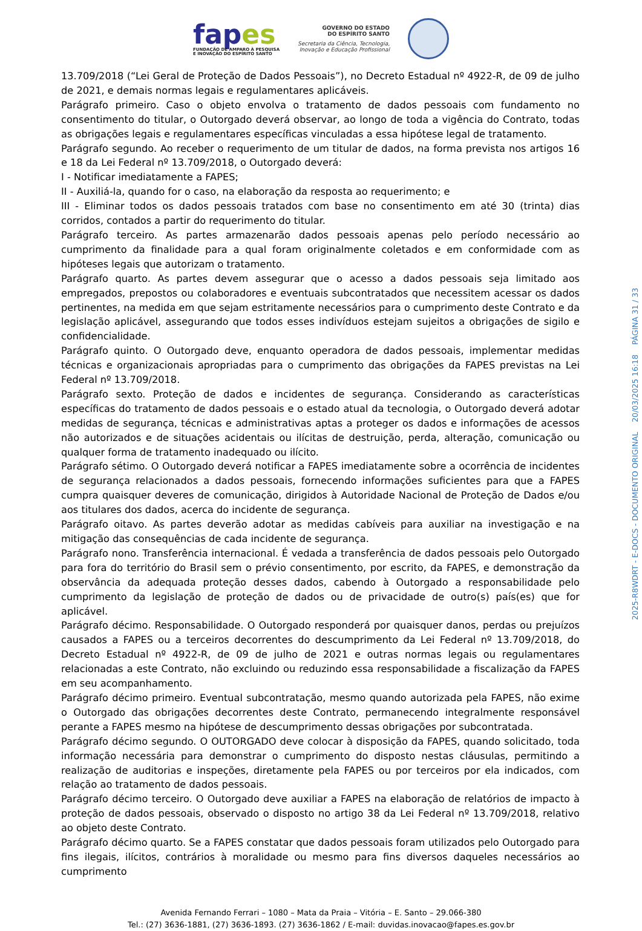fapes
FUNDAÇÃO DE AMPARO À PESQUISA
E INOVAÇÃO DO ESPÍRITO SANTO
GOVERNO DO ESTADO
DO ESPÍRITO SANTO
Secretaria da Ciência, Tecnologia,
Inovação e Educação Profissional
13.709/2018 (“Lei Geral de Proteção de Dados Pessoais”), no Decreto Estadual nº 4922-R, de 09 de julho de 2021, e demais normas legais e regulamentares aplicáveis.
Parágrafo primeiro. Caso o objeto envolva o tratamento de dados pessoais com fundamento no consentimento do titular, o Outorgado deverá observar, ao longo de toda a vigência do Contrato, todas as obrigações legais e regulamentares específicas vinculadas a essa hipótese legal de tratamento.
Parágrafo segundo. Ao receber o requerimento de um titular de dados, na forma prevista nos artigos 16 e 18 da Lei Federal nº 13.709/2018, o Outorgado deverá:
I - Notificar imediatamente a FAPES;
II - Auxiliá-la, quando for o caso, na elaboração da resposta ao requerimento; e
III - Eliminar todos os dados pessoais tratados com base no consentimento em até 30 (trinta) dias corridos, contados a partir do requerimento do titular.
Parágrafo terceiro. As partes armazenarão dados pessoais apenas pelo período necessário ao cumprimento da finalidade para a qual foram originalmente coletados e em conformidade com as hipóteses legais que autorizam o tratamento.
Parágrafo quarto. As partes devem assegurar que o acesso a dados pessoais seja limitado aos empregados, prepostos ou colaboradores e eventuais subcontratados que necessitem acessar os dados pertinentes, na medida em que sejam estritamente necessários para o cumprimento deste Contrato e da legislação aplicável, assegurando que todos esses indivíduos estejam sujeitos a obrigações de sigilo e confidencialidade.
Parágrafo quinto. O Outorgado deve, enquanto operadora de dados pessoais, implementar medidas técnicas e organizacionais apropriadas para o cumprimento das obrigações da FAPES previstas na Lei Federal nº 13.709/2018.
Parágrafo sexto. Proteção de dados e incidentes de segurança. Considerando as características específicas do tratamento de dados pessoais e o estado atual da tecnologia, o Outorgado deverá adotar medidas de segurança, técnicas e administrativas aptas a proteger os dados e informações de acessos não autorizados e de situações acidentais ou ilícitas de destruição, perda, alteração, comunicação ou qualquer forma de tratamento inadequado ou ilícito.
Parágrafo sétimo. O Outorgado deverá notificar a FAPES imediatamente sobre a ocorrência de incidentes de segurança relacionados a dados pessoais, fornecendo informações suficientes para que a FAPES cumpra quaisquer deveres de comunicação, dirigidos à Autoridade Nacional de Proteção de Dados e/ou aos titulares dos dados, acerca do incidente de segurança.
Parágrafo oitavo. As partes deverão adotar as medidas cabíveis para auxiliar na investigação e na mitigação das consequências de cada incidente de segurança.
Parágrafo nono. Transferência internacional. É vedada a transferência de dados pessoais pelo Outorgado para fora do território do Brasil sem o prévio consentimento, por escrito, da FAPES, e demonstração da observância da adequada proteção desses dados, cabendo à Outorgado a responsabilidade pelo cumprimento da legislação de proteção de dados ou de privacidade de outro(s) país(es) que for aplicável.
Parágrafo décimo. Responsabilidade. O Outorgado responderá por quaisquer danos, perdas ou prejuízos causados a FAPES ou a terceiros decorrentes do descumprimento da Lei Federal nº 13.709/2018, do Decreto Estadual nº 4922-R, de 09 de julho de 2021 e outras normas legais ou regulamentares relacionadas a este Contrato, não excluindo ou reduzindo essa responsabilidade a fiscalização da FAPES em seu acompanhamento.
Parágrafo décimo primeiro. Eventual subcontratação, mesmo quando autorizada pela FAPES, não exime o Outorgado das obrigações decorrentes deste Contrato, permanecendo integralmente responsável perante a FAPES mesmo na hipótese de descumprimento dessas obrigações por subcontratada.
Parágrafo décimo segundo. O OUTORGADO deve colocar à disposição da FAPES, quando solicitado, toda informação necessária para demonstrar o cumprimento do disposto nestas cláusulas, permitindo a realização de auditorias e inspeções, diretamente pela FAPES ou por terceiros por ela indicados, com relação ao tratamento de dados pessoais.
Parágrafo décimo terceiro. O Outorgado deve auxiliar a FAPES na elaboração de relatórios de impacto à proteção de dados pessoais, observado o disposto no artigo 38 da Lei Federal nº 13.709/2018, relativo ao objeto deste Contrato.
Parágrafo décimo quarto. Se a FAPES constatar que dados pessoais foram utilizados pelo Outorgado para fins ilegais, ilícitos, contrários à moralidade ou mesmo para fins diversos daqueles necessários ao cumprimento
Avenida Fernando Ferrari – 1080 – Mata da Praia – Vitória – E. Santo – 29.066-380
Tel.: (27) 3636-1881, (27) 3636-1893. (27) 3636-1862 / E-mail: duvidas.inovacao@fapes.es.gov.br
2025-R8WDRT - E-DOCS - DOCUMENTO ORIGINAL 20/03/2025 16:18 PÁGINA 31 / 33